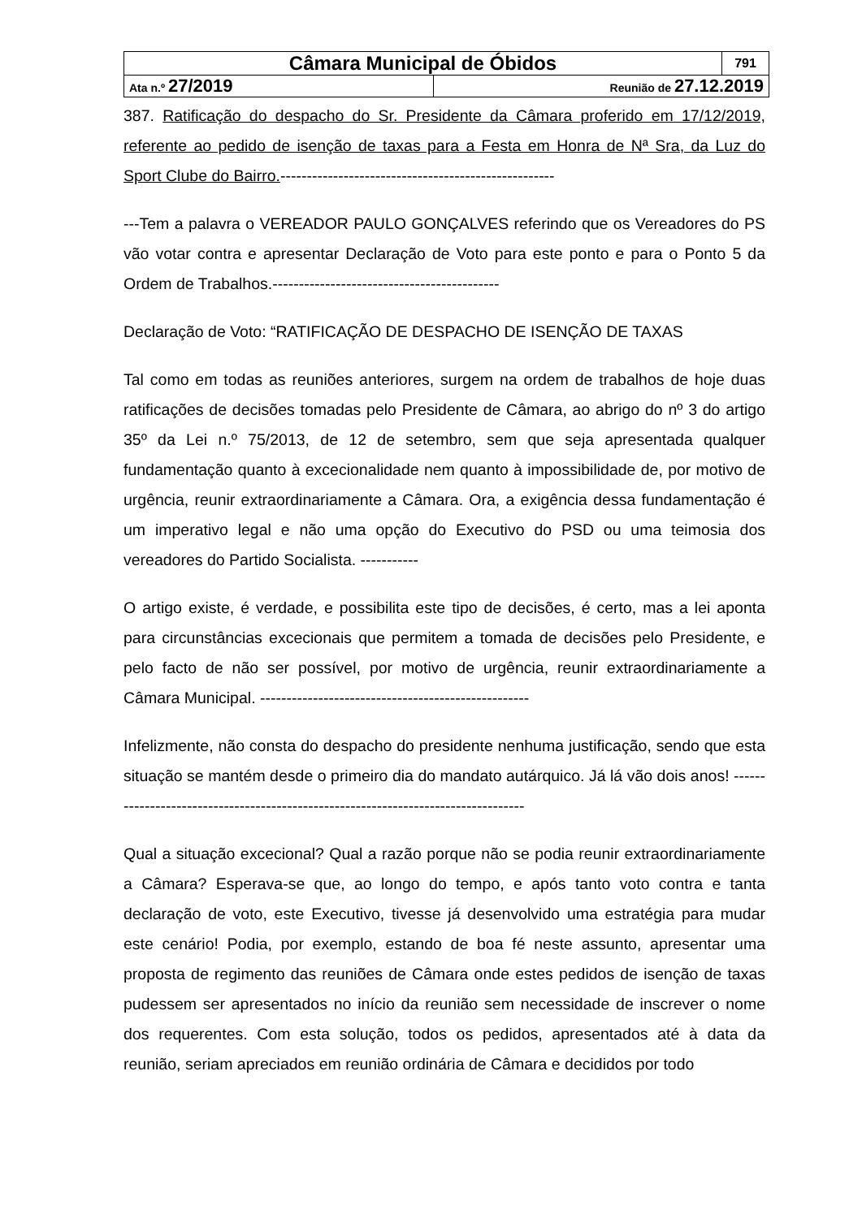| Câmara Municipal de Óbidos | | 791 |
| Ata n.º 27/2019 | Reunião de 27.12.2019 | |
387. Ratificação do despacho do Sr. Presidente da Câmara proferido em 17/12/2019, referente ao pedido de isenção de taxas para a Festa em Honra de Nª Sra, da Luz do Sport Clube do Bairro.----------------------------------------------------
---Tem a palavra o VEREADOR PAULO GONÇALVES referindo que os Vereadores do PS vão votar contra e apresentar Declaração de Voto para este ponto e para o Ponto 5 da Ordem de Trabalhos.-------------------------------------------
Declaração de Voto: “RATIFICAÇÃO DE DESPACHO DE ISENÇÃO DE TAXAS
Tal como em todas as reuniões anteriores, surgem na ordem de trabalhos de hoje duas ratificações de decisões tomadas pelo Presidente de Câmara, ao abrigo do nº 3 do artigo 35º da Lei n.º 75/2013, de 12 de setembro, sem que seja apresentada qualquer fundamentação quanto à excecionalidade nem quanto à impossibilidade de, por motivo de urgência, reunir extraordinariamente a Câmara. Ora, a exigência dessa fundamentação é um imperativo legal e não uma opção do Executivo do PSD ou uma teimosia dos vereadores do Partido Socialista. -----------
O artigo existe, é verdade, e possibilita este tipo de decisões, é certo, mas a lei aponta para circunstâncias excecionais que permitem a tomada de decisões pelo Presidente, e pelo facto de não ser possível, por motivo de urgência, reunir extraordinariamente a Câmara Municipal. ---------------------------------------------------
Infelizmente, não consta do despacho do presidente nenhuma justificação, sendo que esta situação se mantém desde o primeiro dia do mandato autárquico. Já lá vão dois anos! ----------------------------------------------------------------------------------
Qual a situação excecional? Qual a razão porque não se podia reunir extraordinariamente a Câmara? Esperava-se que, ao longo do tempo, e após tanto voto contra e tanta declaração de voto, este Executivo, tivesse já desenvolvido uma estratégia para mudar este cenário! Podia, por exemplo, estando de boa fé neste assunto, apresentar uma proposta de regimento das reuniões de Câmara onde estes pedidos de isenção de taxas pudessem ser apresentados no início da reunião sem necessidade de inscrever o nome dos requerentes. Com esta solução, todos os pedidos, apresentados até à data da reunião, seriam apreciados em reunião ordinária de Câmara e decididos por todo